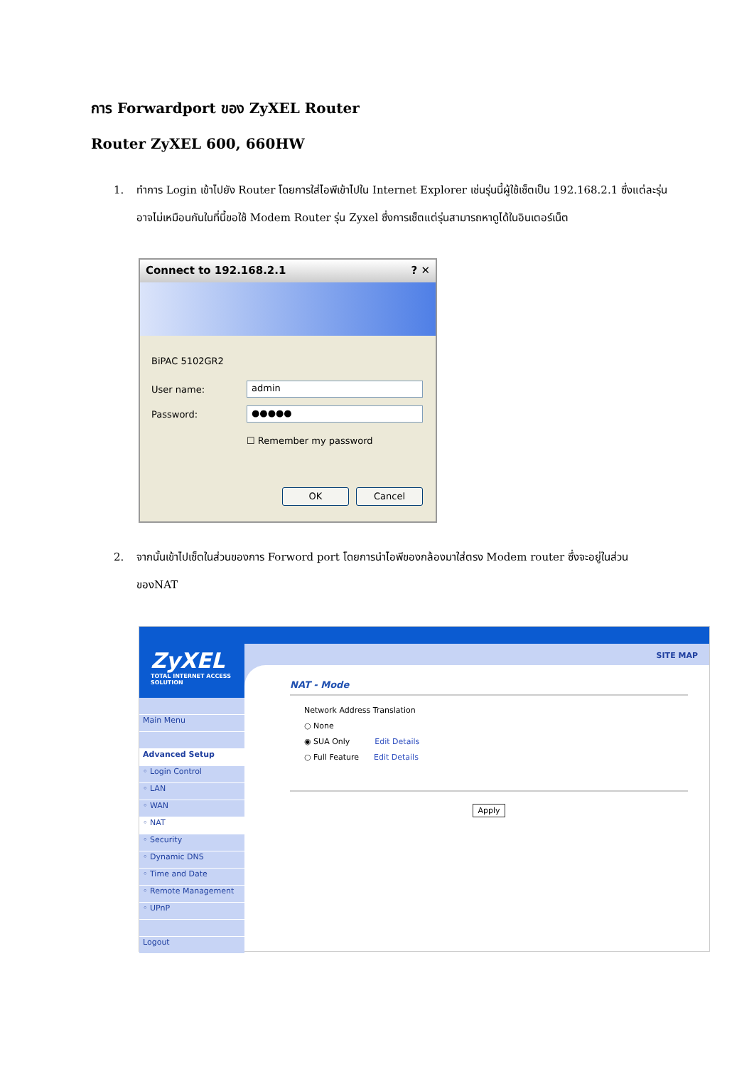การ Forwardport ของ ZyXEL Router
Router ZyXEL 600, 660HW
1. ทำการ Login เข้าไปยัง Router โดยการใส่ไอพีเข้าไปใน Internet Explorer เช่นรุ่นนี้ผู้ใช้เซ็ตเป็น 192.168.2.1 ซึ่งแต่ละรุ่นอาจไม่เหมือนกันในที่นี้ขอใช้ Modem Router รุ่น Zyxel ซึ่งการเซ็ตแต่รุ่นสามารถหาดูได้ในอินเตอร์เน็ต
Connect to 192.168.2.1 ? ✕
BiPAC 5102GR2
User name: admin
Password: ●●●●●
☐ Remember my password
OK Cancel
2. จากนั้นเข้าไปเซ็ตในส่วนของการ Forword port โดยการนำไอพีของกล้องมาใส่ตรง Modem router ซึ่งจะอยู่ในส่วนของNAT
SITE MAP
NAT - Mode
Network Address Translation
○ None
◉ SUA Only Edit Details
○ Full Feature Edit Details
Apply
ZyXEL
TOTAL INTERNET ACCESS SOLUTION
Main Menu
Advanced Setup
◦ Login Control
◦ LAN
◦ WAN
◦ NAT
◦ Security
◦ Dynamic DNS
◦ Time and Date
◦ Remote Management
◦ UPnP
Logout